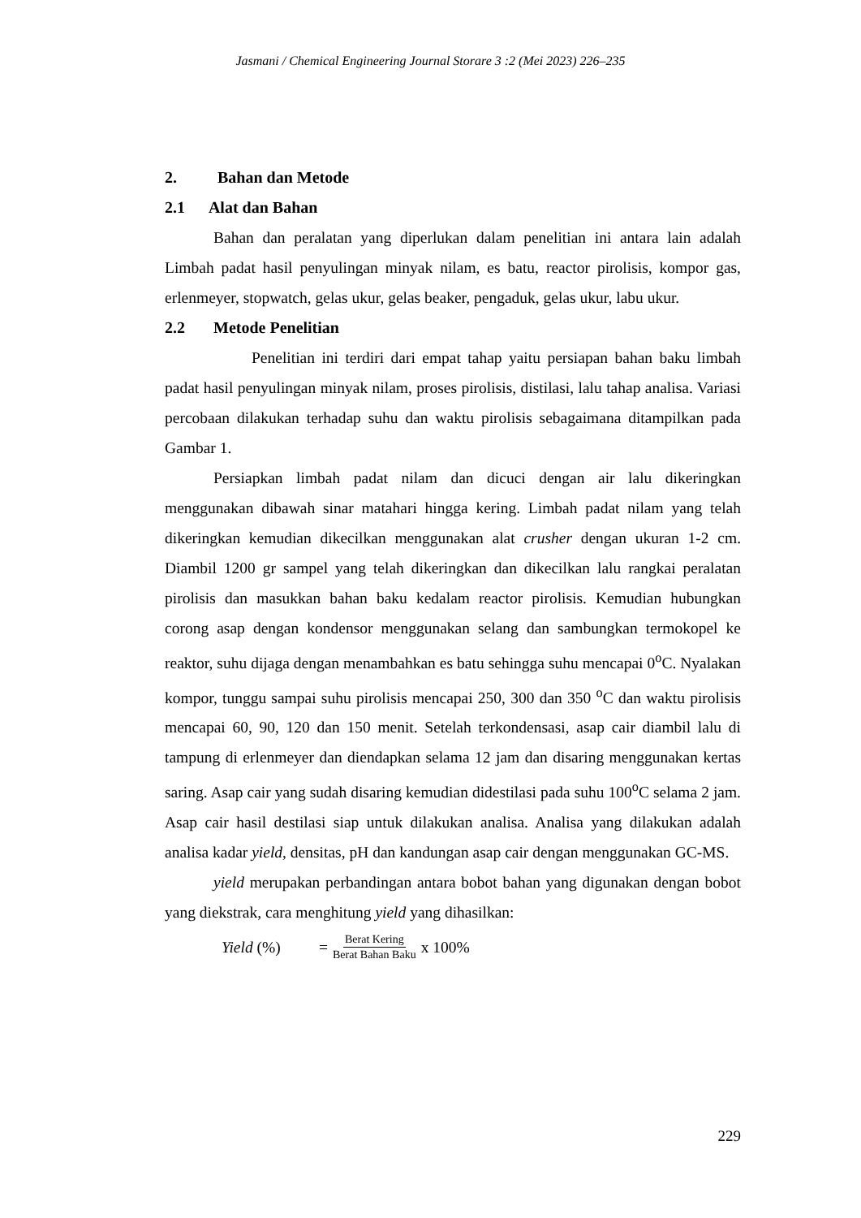Jasmani / Chemical Engineering Journal Storare 3 :2 (Mei 2023) 226–235
2. Bahan dan Metode
2.1 Alat dan Bahan
Bahan dan peralatan yang diperlukan dalam penelitian ini antara lain adalah Limbah padat hasil penyulingan minyak nilam, es batu, reactor pirolisis, kompor gas, erlenmeyer, stopwatch, gelas ukur, gelas beaker, pengaduk, gelas ukur, labu ukur.
2.2 Metode Penelitian
Penelitian ini terdiri dari empat tahap yaitu persiapan bahan baku limbah padat hasil penyulingan minyak nilam, proses pirolisis, distilasi, lalu tahap analisa. Variasi percobaan dilakukan terhadap suhu dan waktu pirolisis sebagaimana ditampilkan pada Gambar 1.
Persiapkan limbah padat nilam dan dicuci dengan air lalu dikeringkan menggunakan dibawah sinar matahari hingga kering. Limbah padat nilam yang telah dikeringkan kemudian dikecilkan menggunakan alat crusher dengan ukuran 1-2 cm. Diambil 1200 gr sampel yang telah dikeringkan dan dikecilkan lalu rangkai peralatan pirolisis dan masukkan bahan baku kedalam reactor pirolisis. Kemudian hubungkan corong asap dengan kondensor menggunakan selang dan sambungkan termokopel ke reaktor, suhu dijaga dengan menambahkan es batu sehingga suhu mencapai 0<sup>o</sup>C. Nyalakan kompor, tunggu sampai suhu pirolisis mencapai 250, 300 dan 350 <sup>o</sup>C dan waktu pirolisis mencapai 60, 90, 120 dan 150 menit. Setelah terkondensasi, asap cair diambil lalu di tampung di erlenmeyer dan diendapkan selama 12 jam dan disaring menggunakan kertas saring. Asap cair yang sudah disaring kemudian didestilasi pada suhu 100<sup>o</sup>C selama 2 jam. Asap cair hasil destilasi siap untuk dilakukan analisa. Analisa yang dilakukan adalah analisa kadar yield, densitas, pH dan kandungan asap cair dengan menggunakan GC-MS.
yield merupakan perbandingan antara bobot bahan yang digunakan dengan bobot yang diekstrak, cara menghitung yield yang dihasilkan:
Yield (%) = Berat Kering Berat Bahan Baku x 100%
229